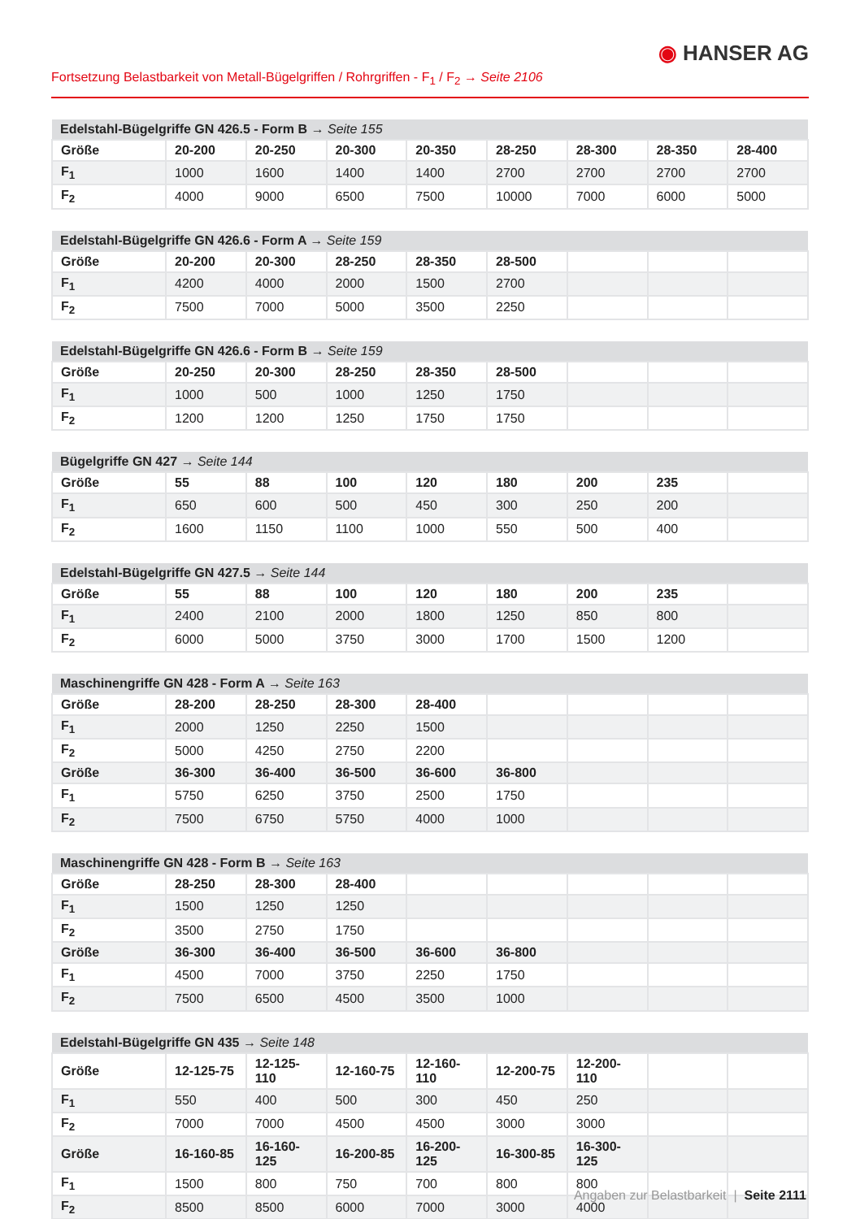◉ HANSER AG
Fortsetzung Belastbarkeit von Metall-Bügelgriffen / Rohrgriffen - F<sub>1</sub> / F<sub>2</sub> → Seite 2106
| Edelstahl-Bügelgriffe GN 426.5 - Form B → Seite 155 | | | | | | | | |
| --- | --- | --- | --- | --- | --- | --- | --- | --- |
| Größe | 20-200 | 20-250 | 20-300 | 20-350 | 28-250 | 28-300 | 28-350 | 28-400 |
| F<sub>1</sub> | 1000 | 1600 | 1400 | 1400 | 2700 | 2700 | 2700 | 2700 |
| F<sub>2</sub> | 4000 | 9000 | 6500 | 7500 | 10000 | 7000 | 6000 | 5000 |
| Edelstahl-Bügelgriffe GN 426.6 - Form A → Seite 159 | | | | | | | | |
| --- | --- | --- | --- | --- | --- | --- | --- | --- |
| Größe | 20-200 | 20-300 | 28-250 | 28-350 | 28-500 | | | |
| F<sub>1</sub> | 4200 | 4000 | 2000 | 1500 | 2700 | | | |
| F<sub>2</sub> | 7500 | 7000 | 5000 | 3500 | 2250 | | | |
| Edelstahl-Bügelgriffe GN 426.6 - Form B → Seite 159 | | | | | | | | |
| --- | --- | --- | --- | --- | --- | --- | --- | --- |
| Größe | 20-250 | 20-300 | 28-250 | 28-350 | 28-500 | | | |
| F<sub>1</sub> | 1000 | 500 | 1000 | 1250 | 1750 | | | |
| F<sub>2</sub> | 1200 | 1200 | 1250 | 1750 | 1750 | | | |
| Bügelgriffe GN 427 → Seite 144 | | | | | | | | |
| --- | --- | --- | --- | --- | --- | --- | --- | --- |
| Größe | 55 | 88 | 100 | 120 | 180 | 200 | 235 | |
| F<sub>1</sub> | 650 | 600 | 500 | 450 | 300 | 250 | 200 | |
| F<sub>2</sub> | 1600 | 1150 | 1100 | 1000 | 550 | 500 | 400 | |
| Edelstahl-Bügelgriffe GN 427.5 → Seite 144 | | | | | | | | |
| --- | --- | --- | --- | --- | --- | --- | --- | --- |
| Größe | 55 | 88 | 100 | 120 | 180 | 200 | 235 | |
| F<sub>1</sub> | 2400 | 2100 | 2000 | 1800 | 1250 | 850 | 800 | |
| F<sub>2</sub> | 6000 | 5000 | 3750 | 3000 | 1700 | 1500 | 1200 | |
| Maschinengriffe GN 428 - Form A → Seite 163 | | | | | | | | |
| --- | --- | --- | --- | --- | --- | --- | --- | --- |
| Größe | 28-200 | 28-250 | 28-300 | 28-400 | | | | |
| F<sub>1</sub> | 2000 | 1250 | 2250 | 1500 | | | | |
| F<sub>2</sub> | 5000 | 4250 | 2750 | 2200 | | | | |
| Größe | 36-300 | 36-400 | 36-500 | 36-600 | 36-800 | | | |
| F<sub>1</sub> | 5750 | 6250 | 3750 | 2500 | 1750 | | | |
| F<sub>2</sub> | 7500 | 6750 | 5750 | 4000 | 1000 | | | |
| Maschinengriffe GN 428 - Form B → Seite 163 | | | | | | | | |
| --- | --- | --- | --- | --- | --- | --- | --- | --- |
| Größe | 28-250 | 28-300 | 28-400 | | | | | |
| F<sub>1</sub> | 1500 | 1250 | 1250 | | | | | |
| F<sub>2</sub> | 3500 | 2750 | 1750 | | | | | |
| Größe | 36-300 | 36-400 | 36-500 | 36-600 | 36-800 | | | |
| F<sub>1</sub> | 4500 | 7000 | 3750 | 2250 | 1750 | | | |
| F<sub>2</sub> | 7500 | 6500 | 4500 | 3500 | 1000 | | | |
| Edelstahl-Bügelgriffe GN 435 → Seite 148 | | | | | | | | |
| --- | --- | --- | --- | --- | --- | --- | --- | --- |
| Größe | 12-125-75 | 12-125-110 | 12-160-75 | 12-160-110 | 12-200-75 | 12-200-110 | | |
| F<sub>1</sub> | 550 | 400 | 500 | 300 | 450 | 250 | | |
| F<sub>2</sub> | 7000 | 7000 | 4500 | 4500 | 3000 | 3000 | | |
| Größe | 16-160-85 | 16-160-125 | 16-200-85 | 16-200-125 | 16-300-85 | 16-300-125 | | |
| F<sub>1</sub> | 1500 | 800 | 750 | 700 | 800 | 800 | | |
| F<sub>2</sub> | 8500 | 8500 | 6000 | 7000 | 3000 | 4000 | | |
Angaben zur Belastbarkeit | Seite 2111